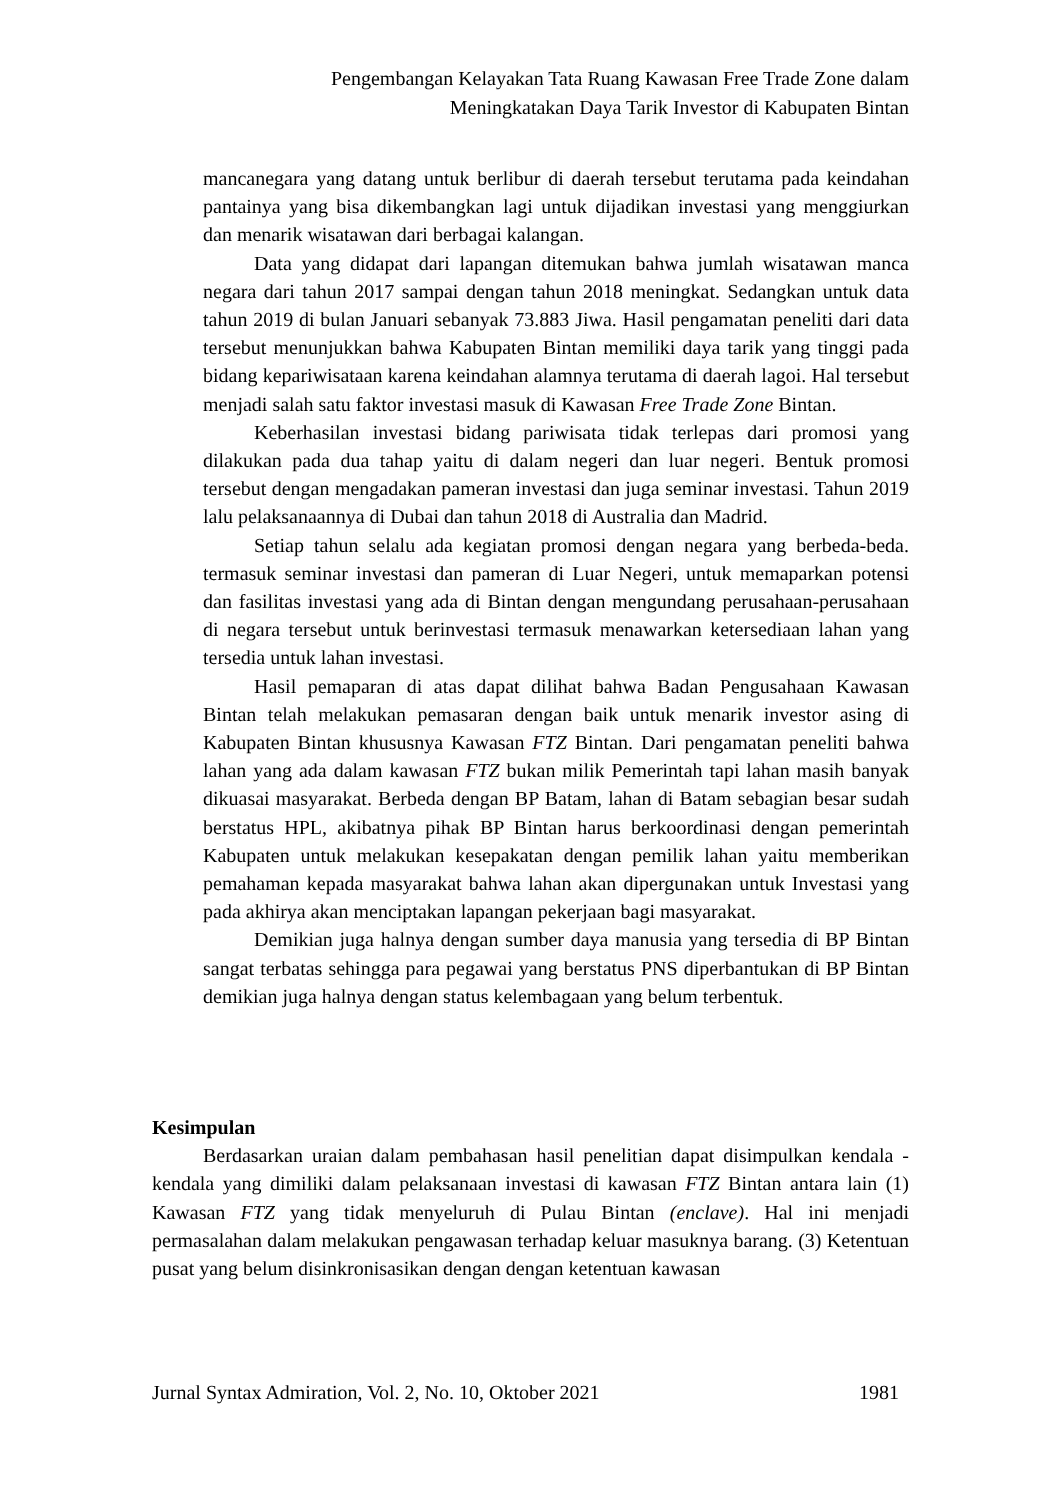Pengembangan Kelayakan Tata Ruang Kawasan Free Trade Zone dalam
Meningkatakan Daya Tarik Investor di Kabupaten Bintan
mancanegara yang datang untuk berlibur di daerah tersebut terutama pada keindahan pantainya yang bisa dikembangkan lagi untuk dijadikan investasi yang menggiurkan dan menarik wisatawan dari berbagai kalangan.
Data yang didapat dari lapangan ditemukan bahwa jumlah wisatawan manca negara dari tahun 2017 sampai dengan tahun 2018 meningkat. Sedangkan untuk data tahun 2019 di bulan Januari sebanyak 73.883 Jiwa. Hasil pengamatan peneliti dari data tersebut menunjukkan bahwa Kabupaten Bintan memiliki daya tarik yang tinggi pada bidang kepariwisataan karena keindahan alamnya terutama di daerah lagoi. Hal tersebut menjadi salah satu faktor investasi masuk di Kawasan Free Trade Zone Bintan.
Keberhasilan investasi bidang pariwisata tidak terlepas dari promosi yang dilakukan pada dua tahap yaitu di dalam negeri dan luar negeri. Bentuk promosi tersebut dengan mengadakan pameran investasi dan juga seminar investasi. Tahun 2019 lalu pelaksanaannya di Dubai dan tahun 2018 di Australia dan Madrid.
Setiap tahun selalu ada kegiatan promosi dengan negara yang berbeda-beda. termasuk seminar investasi dan pameran di Luar Negeri, untuk memaparkan potensi dan fasilitas investasi yang ada di Bintan dengan mengundang perusahaan-perusahaan di negara tersebut untuk berinvestasi termasuk menawarkan ketersediaan lahan yang tersedia untuk lahan investasi.
Hasil pemaparan di atas dapat dilihat bahwa Badan Pengusahaan Kawasan Bintan telah melakukan pemasaran dengan baik untuk menarik investor asing di Kabupaten Bintan khususnya Kawasan FTZ Bintan. Dari pengamatan peneliti bahwa lahan yang ada dalam kawasan FTZ bukan milik Pemerintah tapi lahan masih banyak dikuasai masyarakat. Berbeda dengan BP Batam, lahan di Batam sebagian besar sudah berstatus HPL, akibatnya pihak BP Bintan harus berkoordinasi dengan pemerintah Kabupaten untuk melakukan kesepakatan dengan pemilik lahan yaitu memberikan pemahaman kepada masyarakat bahwa lahan akan dipergunakan untuk Investasi yang pada akhirya akan menciptakan lapangan pekerjaan bagi masyarakat.
Demikian juga halnya dengan sumber daya manusia yang tersedia di BP Bintan sangat terbatas sehingga para pegawai yang berstatus PNS diperbantukan di BP Bintan demikian juga halnya dengan status kelembagaan yang belum terbentuk.
Kesimpulan
Berdasarkan uraian dalam pembahasan hasil penelitian dapat disimpulkan kendala - kendala yang dimiliki dalam pelaksanaan investasi di kawasan FTZ Bintan antara lain (1) Kawasan FTZ yang tidak menyeluruh di Pulau Bintan (enclave). Hal ini menjadi permasalahan dalam melakukan pengawasan terhadap keluar masuknya barang. (3) Ketentuan pusat yang belum disinkronisasikan dengan dengan ketentuan kawasan
Jurnal Syntax Admiration, Vol. 2, No. 10, Oktober 2021 1981